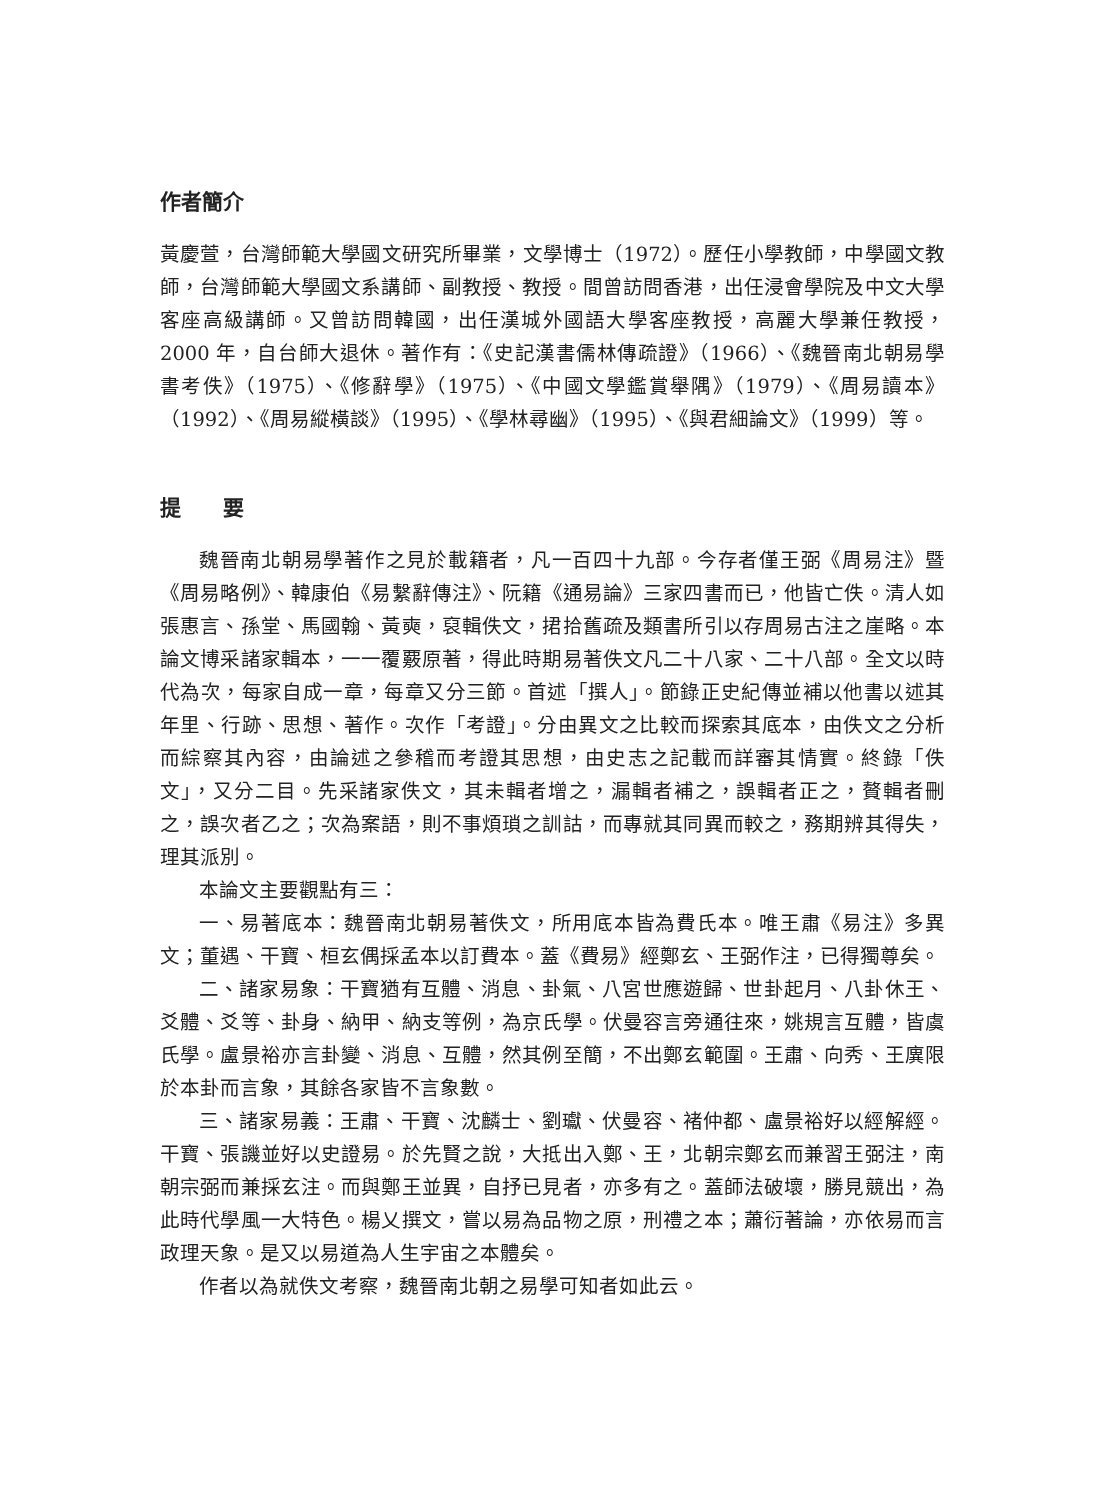作者簡介
黃慶萱，台灣師範大學國文研究所畢業，文學博士（1972）。歷任小學教師，中學國文教師，台灣師範大學國文系講師、副教授、教授。間曾訪問香港，出任浸會學院及中文大學客座高級講師。又曾訪問韓國，出任漢城外國語大學客座教授，高麗大學兼任教授，2000 年，自台師大退休。著作有：《史記漢書儒林傳疏證》（1966）、《魏晉南北朝易學書考佚》（1975）、《修辭學》（1975）、《中國文學鑑賞舉隅》（1979）、《周易讀本》（1992）、《周易縱橫談》（1995）、《學林尋幽》（1995）、《與君細論文》（1999）等。
提　　要
魏晉南北朝易學著作之見於載籍者，凡一百四十九部。今存者僅王弼《周易注》暨《周易略例》、韓康伯《易繫辭傳注》、阮籍《通易論》三家四書而已，他皆亡佚。清人如張惠言、孫堂、馬國翰、黃奭，裒輯佚文，捃拾舊疏及類書所引以存周易古注之崖略。本論文博采諸家輯本，一一覆覈原著，得此時期易著佚文凡二十八家、二十八部。全文以時代為次，每家自成一章，每章又分三節。首述「撰人」。節錄正史紀傳並補以他書以述其年里、行跡、思想、著作。次作「考證」。分由異文之比較而探索其底本，由佚文之分析而綜察其內容，由論述之參稽而考證其思想，由史志之記載而詳審其情實。終錄「佚文」，又分二目。先采諸家佚文，其未輯者增之，漏輯者補之，誤輯者正之，贅輯者刪之，誤次者乙之；次為案語，則不事煩瑣之訓詁，而專就其同異而較之，務期辨其得失，理其派別。
本論文主要觀點有三：
一、易著底本：魏晉南北朝易著佚文，所用底本皆為費氏本。唯王肅《易注》多異文；董遇、干寶、桓玄偶採孟本以訂費本。蓋《費易》經鄭玄、王弼作注，已得獨尊矣。
二、諸家易象：干寶猶有互體、消息、卦氣、八宮世應遊歸、世卦起月、八卦休王、爻體、爻等、卦身、納甲、納支等例，為京氏學。伏曼容言旁通往來，姚規言互體，皆虞氏學。盧景裕亦言卦變、消息、互體，然其例至簡，不出鄭玄範圍。王肅、向秀、王廙限於本卦而言象，其餘各家皆不言象數。
三、諸家易義：王肅、干寶、沈麟士、劉瓛、伏曼容、褚仲都、盧景裕好以經解經。干寶、張譏並好以史證易。於先賢之說，大抵出入鄭、王，北朝宗鄭玄而兼習王弼注，南朝宗弼而兼採玄注。而與鄭王並異，自抒已見者，亦多有之。蓋師法破壞，勝見競出，為此時代學風一大特色。楊乂撰文，嘗以易為品物之原，刑禮之本；蕭衍著論，亦依易而言政理天象。是又以易道為人生宇宙之本體矣。
作者以為就佚文考察，魏晉南北朝之易學可知者如此云。